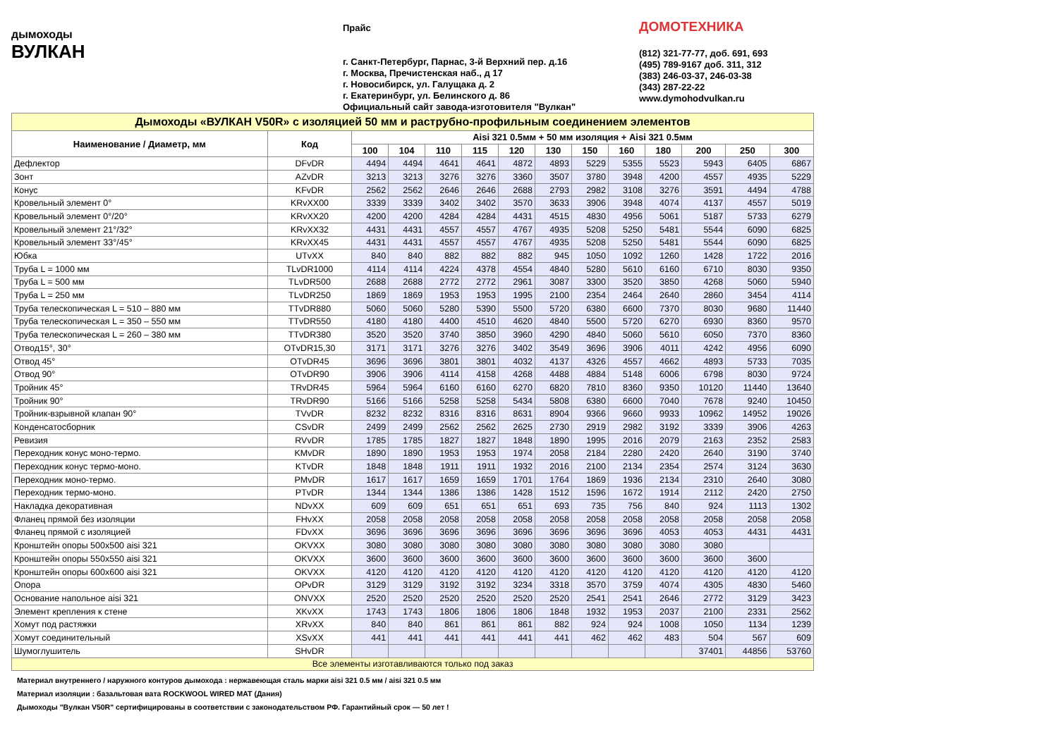дымоходы
ВУЛКАН
Прайс
г. Санкт-Петербург, Парнас, 3-й Верхний пер. д.16
г. Москва, Пречистенская наб., д 17
г. Новосибирск, ул. Галущака д. 2
г. Екатеринбург, ул. Белинского д. 86
Официальный сайт завода-изготовителя "Вулкан"
ДОМОТЕХНИКА
(812) 321-77-77, доб. 691, 693
(495) 789-9167 доб. 311, 312
(383) 246-03-37, 246-03-38
(343) 287-22-22
www.dymohodvulkan.ru
| Дымоходы «ВУЛКАН V50R» с изоляцией 50 мм и раструбно-профильным соединением элементов | | | | | | | | | | | | | |
| Наименование / Диаметр, мм | Код | Aisi 321 0.5мм + 50 мм изоляция + Aisi 321 0.5мм | | | | | | | | | | | |
| | | 100 | 104 | 110 | 115 | 120 | 130 | 150 | 160 | 180 | 200 | 250 | 300 |
| Дефлектор | DFvDR | 4494 | 4494 | 4641 | 4641 | 4872 | 4893 | 5229 | 5355 | 5523 | 5943 | 6405 | 6867 |
| Зонт | AZvDR | 3213 | 3213 | 3276 | 3276 | 3360 | 3507 | 3780 | 3948 | 4200 | 4557 | 4935 | 5229 |
| Конус | KFvDR | 2562 | 2562 | 2646 | 2646 | 2688 | 2793 | 2982 | 3108 | 3276 | 3591 | 4494 | 4788 |
| Кровельный элемент 0° | KRvXX00 | 3339 | 3339 | 3402 | 3402 | 3570 | 3633 | 3906 | 3948 | 4074 | 4137 | 4557 | 5019 |
| Кровельный элемент 0°/20° | KRvXX20 | 4200 | 4200 | 4284 | 4284 | 4431 | 4515 | 4830 | 4956 | 5061 | 5187 | 5733 | 6279 |
| Кровельный элемент 21°/32° | KRvXX32 | 4431 | 4431 | 4557 | 4557 | 4767 | 4935 | 5208 | 5250 | 5481 | 5544 | 6090 | 6825 |
| Кровельный элемент 33°/45° | KRvXX45 | 4431 | 4431 | 4557 | 4557 | 4767 | 4935 | 5208 | 5250 | 5481 | 5544 | 6090 | 6825 |
| Юбка | UTvXX | 840 | 840 | 882 | 882 | 882 | 945 | 1050 | 1092 | 1260 | 1428 | 1722 | 2016 |
| Труба L = 1000 мм | TLvDR1000 | 4114 | 4114 | 4224 | 4378 | 4554 | 4840 | 5280 | 5610 | 6160 | 6710 | 8030 | 9350 |
| Труба L = 500 мм | TLvDR500 | 2688 | 2688 | 2772 | 2772 | 2961 | 3087 | 3300 | 3520 | 3850 | 4268 | 5060 | 5940 |
| Труба L = 250 мм | TLvDR250 | 1869 | 1869 | 1953 | 1953 | 1995 | 2100 | 2354 | 2464 | 2640 | 2860 | 3454 | 4114 |
| Труба телескопическая L = 510 – 880 мм | TTvDR880 | 5060 | 5060 | 5280 | 5390 | 5500 | 5720 | 6380 | 6600 | 7370 | 8030 | 9680 | 11440 |
| Труба телескопическая L = 350 – 550 мм | TTvDR550 | 4180 | 4180 | 4400 | 4510 | 4620 | 4840 | 5500 | 5720 | 6270 | 6930 | 8360 | 9570 |
| Труба телескопическая L = 260 – 380 мм | TTvDR380 | 3520 | 3520 | 3740 | 3850 | 3960 | 4290 | 4840 | 5060 | 5610 | 6050 | 7370 | 8360 |
| Отвод15°, 30° | OTvDR15,30 | 3171 | 3171 | 3276 | 3276 | 3402 | 3549 | 3696 | 3906 | 4011 | 4242 | 4956 | 6090 |
| Отвод 45° | OTvDR45 | 3696 | 3696 | 3801 | 3801 | 4032 | 4137 | 4326 | 4557 | 4662 | 4893 | 5733 | 7035 |
| Отвод 90° | OTvDR90 | 3906 | 3906 | 4114 | 4158 | 4268 | 4488 | 4884 | 5148 | 6006 | 6798 | 8030 | 9724 |
| Тройник 45° | TRvDR45 | 5964 | 5964 | 6160 | 6160 | 6270 | 6820 | 7810 | 8360 | 9350 | 10120 | 11440 | 13640 |
| Тройник 90° | TRvDR90 | 5166 | 5166 | 5258 | 5258 | 5434 | 5808 | 6380 | 6600 | 7040 | 7678 | 9240 | 10450 |
| Тройник-взрывной клапан 90° | TVvDR | 8232 | 8232 | 8316 | 8316 | 8631 | 8904 | 9366 | 9660 | 9933 | 10962 | 14952 | 19026 |
| Конденсатосборник | CSvDR | 2499 | 2499 | 2562 | 2562 | 2625 | 2730 | 2919 | 2982 | 3192 | 3339 | 3906 | 4263 |
| Ревизия | RVvDR | 1785 | 1785 | 1827 | 1827 | 1848 | 1890 | 1995 | 2016 | 2079 | 2163 | 2352 | 2583 |
| Переходник конус моно-термо. | KMvDR | 1890 | 1890 | 1953 | 1953 | 1974 | 2058 | 2184 | 2280 | 2420 | 2640 | 3190 | 3740 |
| Переходник конус термо-моно. | KTvDR | 1848 | 1848 | 1911 | 1911 | 1932 | 2016 | 2100 | 2134 | 2354 | 2574 | 3124 | 3630 |
| Переходник моно-термо. | PMvDR | 1617 | 1617 | 1659 | 1659 | 1701 | 1764 | 1869 | 1936 | 2134 | 2310 | 2640 | 3080 |
| Переходник термо-моно. | PTvDR | 1344 | 1344 | 1386 | 1386 | 1428 | 1512 | 1596 | 1672 | 1914 | 2112 | 2420 | 2750 |
| Накладка декоративная | NDvXX | 609 | 609 | 651 | 651 | 651 | 693 | 735 | 756 | 840 | 924 | 1113 | 1302 |
| Фланец прямой без изоляции | FHvXX | 2058 | 2058 | 2058 | 2058 | 2058 | 2058 | 2058 | 2058 | 2058 | 2058 | 2058 | 2058 |
| Фланец прямой с изоляцией | FDvXX | 3696 | 3696 | 3696 | 3696 | 3696 | 3696 | 3696 | 3696 | 4053 | 4053 | 4431 | 4431 |
| Кронштейн опоры 500x500 aisi 321 | OKVXX | 3080 | 3080 | 3080 | 3080 | 3080 | 3080 | 3080 | 3080 | 3080 | 3080 | | |
| Кронштейн опоры 550x550 aisi 321 | OKVXX | 3600 | 3600 | 3600 | 3600 | 3600 | 3600 | 3600 | 3600 | 3600 | 3600 | 3600 | |
| Кронштейн опоры 600x600 aisi 321 | OKVXX | 4120 | 4120 | 4120 | 4120 | 4120 | 4120 | 4120 | 4120 | 4120 | 4120 | 4120 | 4120 |
| Опора | OPvDR | 3129 | 3129 | 3192 | 3192 | 3234 | 3318 | 3570 | 3759 | 4074 | 4305 | 4830 | 5460 |
| Основание напольное aisi 321 | ONVXX | 2520 | 2520 | 2520 | 2520 | 2520 | 2520 | 2541 | 2541 | 2646 | 2772 | 3129 | 3423 |
| Элемент крепления к стене | XKvXX | 1743 | 1743 | 1806 | 1806 | 1806 | 1848 | 1932 | 1953 | 2037 | 2100 | 2331 | 2562 |
| Хомут под растяжки | XRvXX | 840 | 840 | 861 | 861 | 861 | 882 | 924 | 924 | 1008 | 1050 | 1134 | 1239 |
| Хомут соединительный | XSvXX | 441 | 441 | 441 | 441 | 441 | 441 | 462 | 462 | 483 | 504 | 567 | 609 |
| Шумоглушитель | SHvDR | | | | | | | | | | 37401 | 44856 | 53760 |
| Все элементы изготавливаются только под заказ | | | | | | | | | | | | | |
Материал внутреннего / наружного контуров дымохода : нержавеющая сталь марки aisi 321 0.5 мм / aisi 321 0.5 мм
Материал изоляции : базальтовая вата ROCKWOOL WIRED MAT (Дания)
Дымоходы "Вулкан V50R" сертифицированы в соответствии с законодательством РФ. Гарантийный срок — 50 лет !